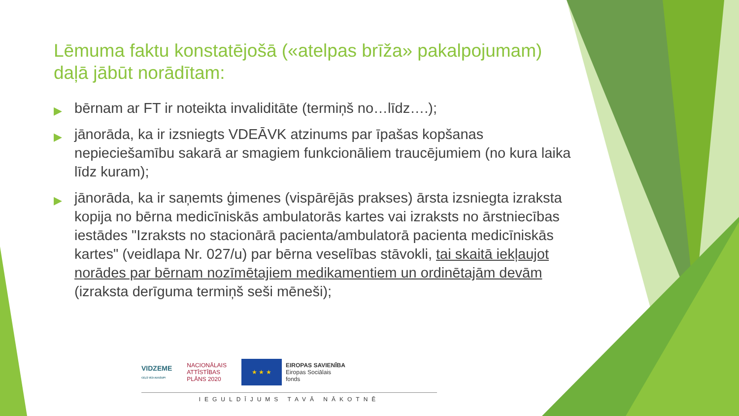Lēmuma faktu konstatējošā («atelpas brīža» pakalpojumam) daļā jābūt norādītam:
▶ bērnam ar FT ir noteikta invaliditāte (termiņš no…līdz….);
▶ jānorāda, ka ir izsniegts VDEĀVK atzinums par īpašas kopšanas nepieciešamību sakarā ar smagiem funkcionāliem traucējumiem (no kura laika līdz kuram);
▶ jānorāda, ka ir saņemts ģimenes (vispārējās prakses) ārsta izsniegta izraksta kopija no bērna medicīniskās ambulatorās kartes vai izraksts no ārstniecības iestādes "Izraksts no stacionārā pacienta/ambulatorā pacienta medicīniskās kartes" (veidlapa Nr. 027/u) par bērna veselības stāvokli, tai skaitā iekļaujot norādes par bērnam nozīmētajiem medikamentiem un ordinētajām devām (izraksta derīguma termiņš seši mēneši);
VIDZEME
CEĻŠ VED AUGŠUP!
NACIONĀLAIS
ATTĪSTĪBAS
PLĀNS 2020
★ ★ ★
EIROPAS SAVIENĪBA
Eiropas Sociālais
fonds
IEGULDĪJUMS TAVĀ NĀKOTNĒ